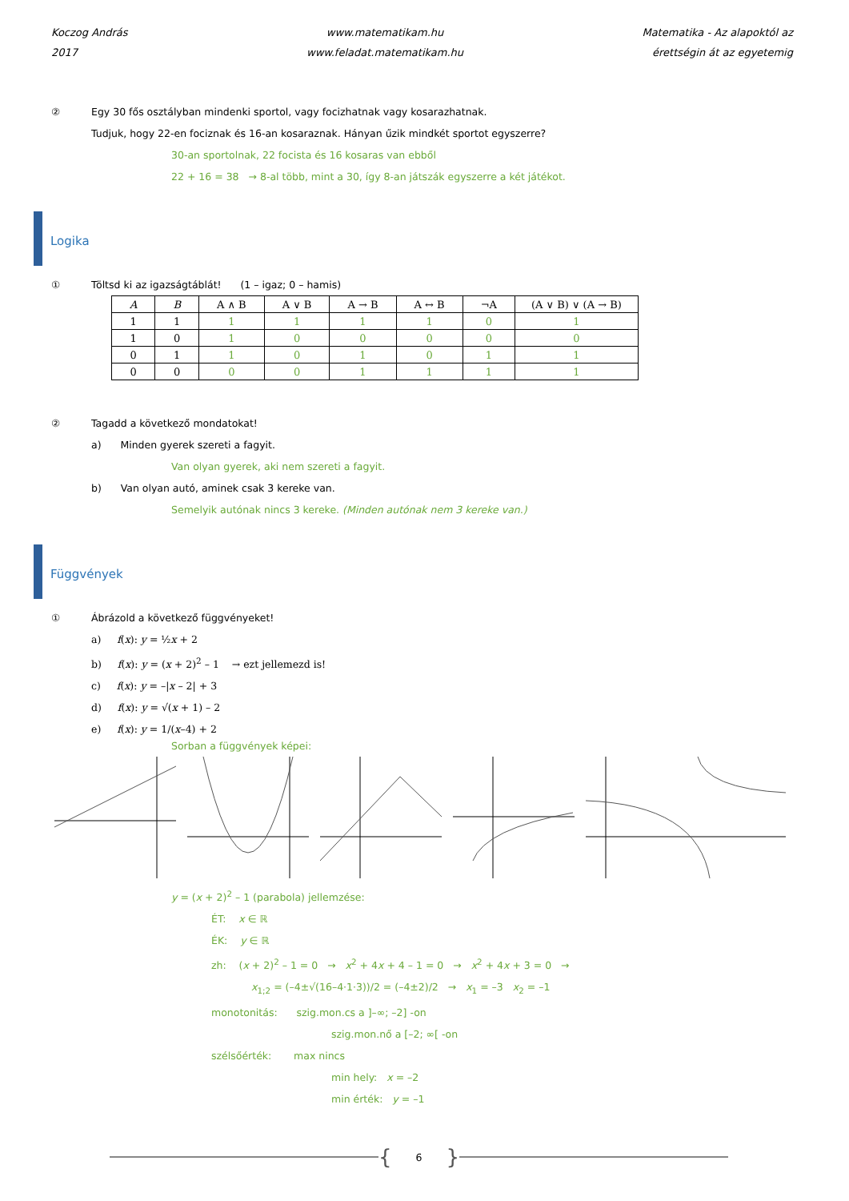Koczog András
2017
www.matematikam.hu
www.feladat.matematikam.hu
Matematika - Az alapoktól az
érettségin át az egyetemig
② Egy 30 fős osztályban mindenki sportol, vagy focizhatnak vagy kosarazhatnak.
Tudjuk, hogy 22-en fociznak és 16-an kosaraznak. Hányan űzik mindkét sportot egyszerre?
30-an sportolnak, 22 focista és 16 kosaras van ebből
22 + 16 = 38 → 8-al több, mint a 30, így 8-an játszák egyszerre a két játékot.
Logika
① Töltsd ki az igazságtáblát! (1 – igaz; 0 – hamis)
| A | B | A ∧ B | A ∨ B | A → B | A ↔ B | ¬A | (A ∨ B) ∨ (A → B) |
| --- | --- | --- | --- | --- | --- | --- | --- |
| 1 | 1 | 1 | 1 | 1 | 1 | 0 | 1 |
| 1 | 0 | 1 | 0 | 0 | 0 | 0 | 0 |
| 0 | 1 | 1 | 0 | 1 | 0 | 1 | 1 |
| 0 | 0 | 0 | 0 | 1 | 1 | 1 | 1 |
② Tagadd a következő mondatokat!
a) Minden gyerek szereti a fagyit.
Van olyan gyerek, aki nem szereti a fagyit.
b) Van olyan autó, aminek csak 3 kereke van.
Semelyik autónak nincs 3 kereke. (Minden autónak nem 3 kereke van.)
Függvények
① Ábrázold a következő függvényeket!
a) f(x): y = ½x + 2
b) f(x): y = (x + 2)<sup>2</sup> – 1 → ezt jellemezd is!
c) f(x): y = –|x – 2| + 3
d) f(x): y = √(x + 1) – 2
e) f(x): y = 1/(x–4) + 2
Sorban a függvények képei:
y = (x + 2)<sup>2</sup> – 1 (parabola) jellemzése:
ÉT: x ∈ ℝ
ÉK: y ∈ ℝ
zh: (x + 2)<sup>2</sup> – 1 = 0 → x<sup>2</sup> + 4x + 4 – 1 = 0 → x<sup>2</sup> + 4x + 3 = 0 →
x<sub>1;2</sub> = (–4±√(16–4·1·3))/2 = (–4±2)/2 → x<sub>1</sub> = –3 x<sub>2</sub> = –1
monotonitás: szig.mon.cs a ]–∞; –2] -on
szig.mon.nő a [–2; ∞[ -on
szélsőérték: max nincs
min hely: x = –2
min érték: y = –1
{ 6 }